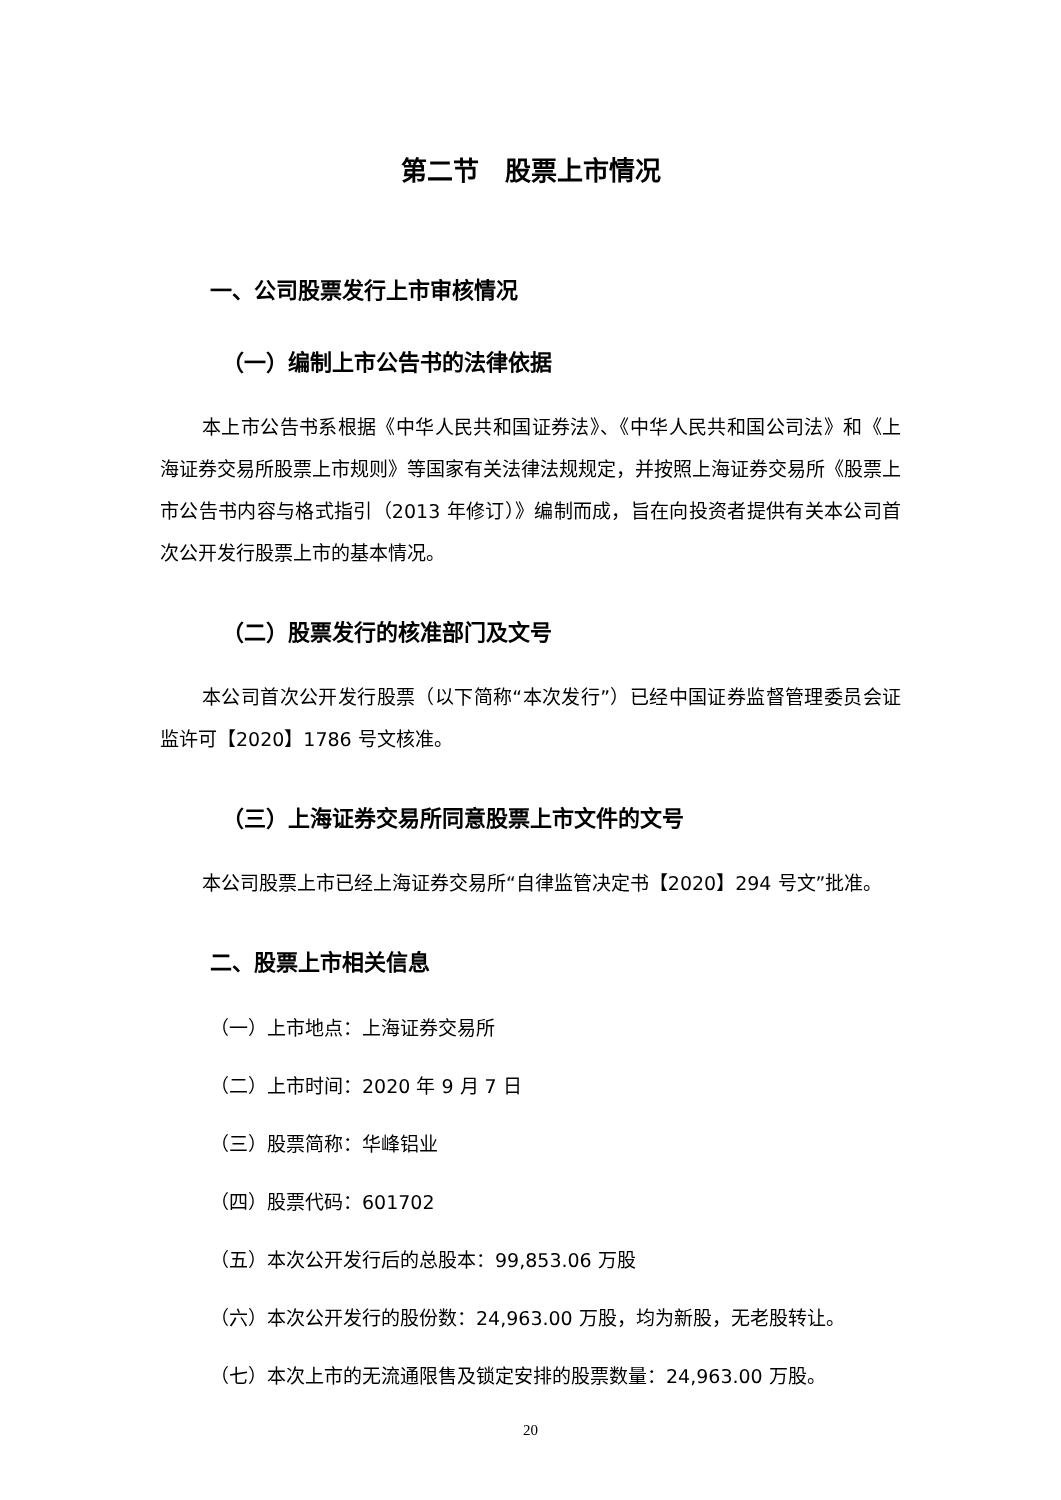第二节　股票上市情况
一、公司股票发行上市审核情况
（一）编制上市公告书的法律依据
本上市公告书系根据《中华人民共和国证券法》、《中华人民共和国公司法》和《上海证券交易所股票上市规则》等国家有关法律法规规定，并按照上海证券交易所《股票上市公告书内容与格式指引（2013 年修订）》编制而成，旨在向投资者提供有关本公司首次公开发行股票上市的基本情况。
（二）股票发行的核准部门及文号
本公司首次公开发行股票（以下简称“本次发行”）已经中国证券监督管理委员会证监许可【2020】1786 号文核准。
（三）上海证券交易所同意股票上市文件的文号
本公司股票上市已经上海证券交易所“自律监管决定书【2020】294 号文”批准。
二、股票上市相关信息
（一）上市地点：上海证券交易所
（二）上市时间：2020 年 9 月 7 日
（三）股票简称：华峰铝业
（四）股票代码：601702
（五）本次公开发行后的总股本：99,853.06 万股
（六）本次公开发行的股份数：24,963.00 万股，均为新股，无老股转让。
（七）本次上市的无流通限售及锁定安排的股票数量：24,963.00 万股。
20